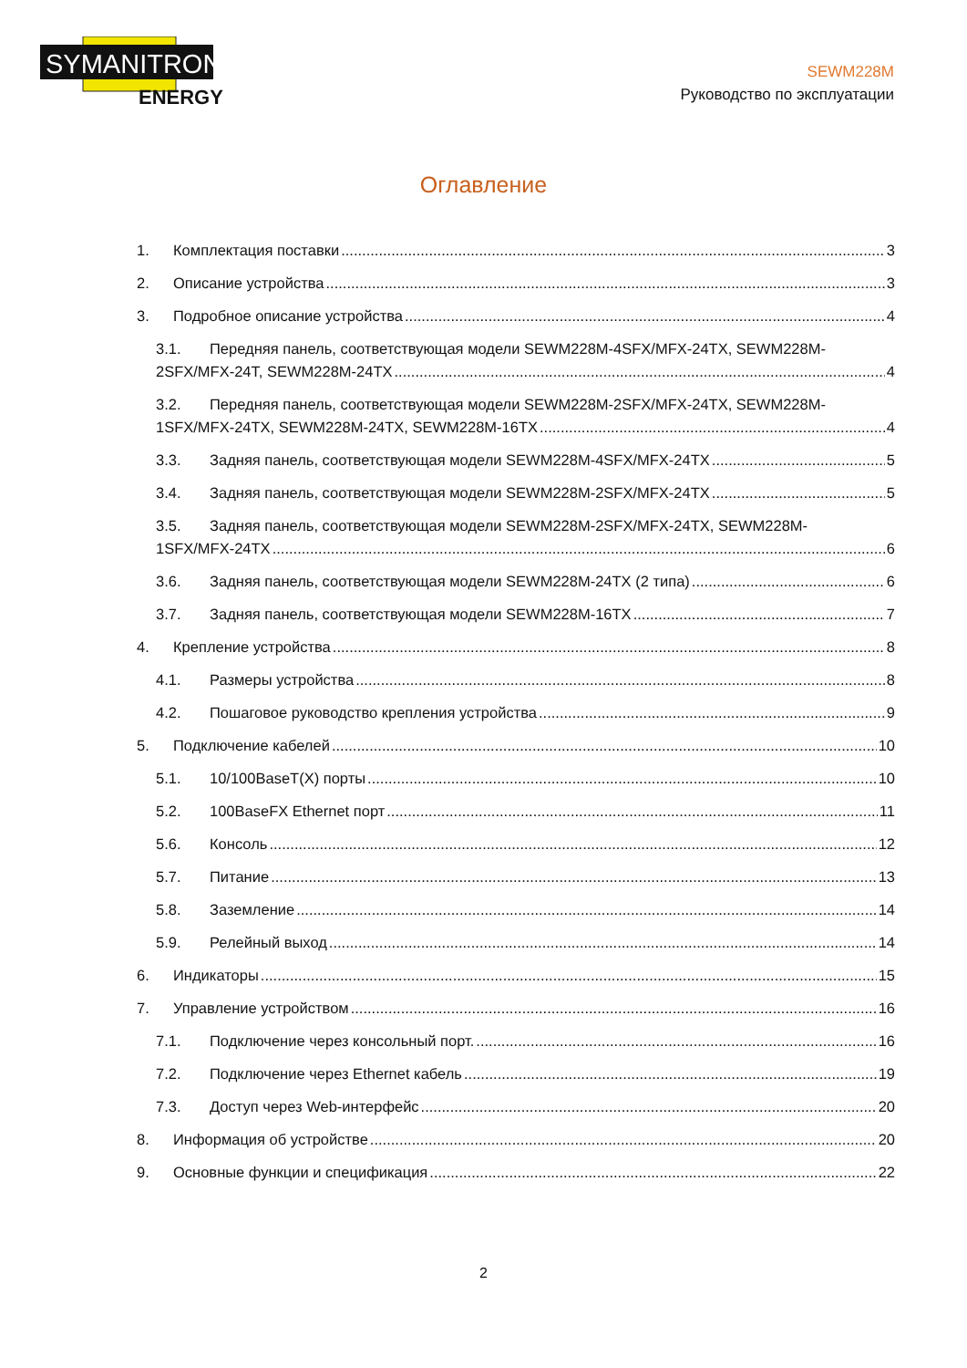SYMANITRON
ENERGY
SEWM228M
Руководство по эксплуатации
Оглавление
1. Комплектация поставки 3
2. Описание устройства 3
3. Подробное описание устройства 4
3.1. Передняя панель, соответствующая модели SEWM228M-4SFX/MFX-24TX, SEWM228M-
2SFX/MFX-24T, SEWM228M-24TX 4
3.2. Передняя панель, соответствующая модели SEWM228M-2SFX/MFX-24TX, SEWM228M-
1SFX/MFX-24TX, SEWM228M-24TX, SEWM228M-16TX 4
3.3. Задняя панель, соответствующая модели SEWM228M-4SFX/MFX-24TX 5
3.4. Задняя панель, соответствующая модели SEWM228M-2SFX/MFX-24TX 5
3.5. Задняя панель, соответствующая модели SEWM228M-2SFX/MFX-24TX, SEWM228M-
1SFX/MFX-24TX 6
3.6. Задняя панель, соответствующая модели SEWM228M-24TX (2 типа) 6
3.7. Задняя панель, соответствующая модели SEWM228M-16TX 7
4. Крепление устройства 8
4.1. Размеры устройства 8
4.2. Пошаговое руководство крепления устройства 9
5. Подключение кабелей 10
5.1. 10/100BaseT(X) порты 10
5.2. 100BaseFX Ethernet порт 11
5.6. Консоль 12
5.7. Питание 13
5.8. Заземление 14
5.9. Релейный выход 14
6. Индикаторы 15
7. Управление устройством 16
7.1. Подключение через консольный порт. 16
7.2. Подключение через Ethernet кабель 19
7.3. Доступ через Web-интерфейс 20
8. Информация об устройстве 20
9. Основные функции и спецификация 22
2